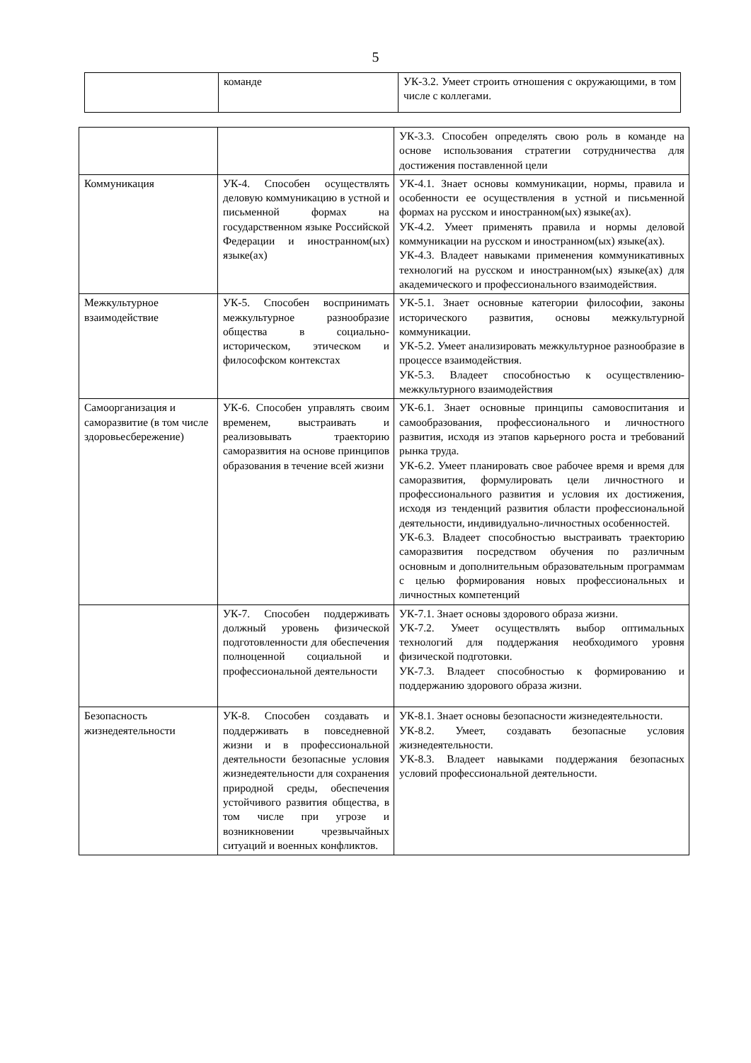5
| | команде | УК-3.2. Умеет строить отношения с окружающими, в том числе с коллегами. |
| | | УК-3.3. Способен определять свою роль в команде на основе использования стратегии сотрудничества для достижения поставленной цели |
| Коммуникация | УК-4. Способен осуществлять деловую коммуникацию в устной и письменной формах на государственном языке Российской Федерации и иностранном(ых) языке(ах) | УК-4.1. Знает основы коммуникации, нормы, правила и особенности ее осуществления в устной и письменной формах на русском и иностранном(ых) языке(ах). УК-4.2. Умеет применять правила и нормы деловой коммуникации на русском и иностранном(ых) языке(ах). УК-4.3. Владеет навыками применения коммуникативных технологий на русском и иностранном(ых) языке(ах) для академического и профессионального взаимодействия. |
| Межкультурное взаимодействие | УК-5. Способен воспринимать межкультурное разнообразие общества в социально-историческом, этическом и философском контекстах | УК-5.1. Знает основные категории философии, законы исторического развития, основы межкультурной коммуникации. УК-5.2. Умеет анализировать межкультурное разнообразие в процессе взаимодействия. УК-5.3. Владеет способностью к осуществлению-межкультурного взаимодействия |
| Самоорганизация и саморазвитие (в том числе здоровьесбережение) | УК-6. Способен управлять своим временем, выстраивать и реализовывать траекторию саморазвития на основе принципов образования в течение всей жизни | УК-6.1. Знает основные принципы самовоспитания и самообразования, профессионального и личностного развития, исходя из этапов карьерного роста и требований рынка труда. УК-6.2. Умеет планировать свое рабочее время и время для саморазвития, формулировать цели личностного и профессионального развития и условия их достижения, исходя из тенденций развития области профессиональной деятельности, индивидуально-личностных особенностей. УК-6.3. Владеет способностью выстраивать траекторию саморазвития посредством обучения по различным основным и дополнительным образовательным программам с целью формирования новых профессиональных и личностных компетенций |
| | УК-7. Способен поддерживать должный уровень физической подготовленности для обеспечения полноценной социальной и профессиональной деятельности | УК-7.1. Знает основы здорового образа жизни. УК-7.2. Умеет осуществлять выбор оптимальных технологий для поддержания необходимого уровня физической подготовки. УК-7.3. Владеет способностью к формированию и поддержанию здорового образа жизни. |
| Безопасность жизнедеятельности | УК-8. Способен создавать и поддерживать в повседневной жизни и в профессиональной деятельности безопасные условия жизнедеятельности для сохранения природной среды, обеспечения устойчивого развития общества, в том числе при угрозе и возникновении чрезвычайных ситуаций и военных конфликтов. | УК-8.1. Знает основы безопасности жизнедеятельности. УК-8.2. Умеет, создавать безопасные условия жизнедеятельности. УК-8.3. Владеет навыками поддержания безопасных условий профессиональной деятельности. |